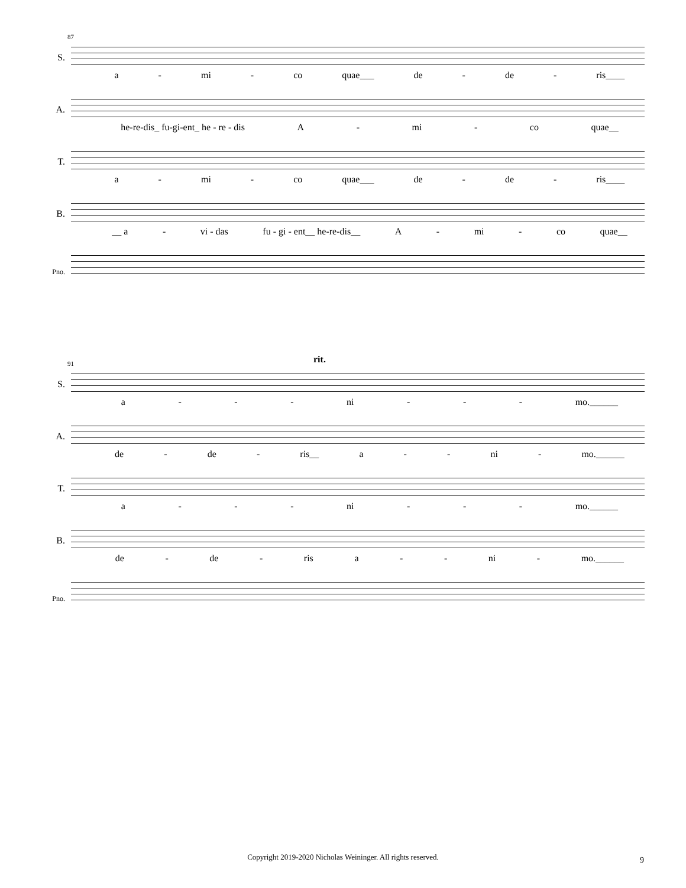87
S.
a - mi - co quae___ de - de - ris____
A.
he-re-dis_ fu-gi-ent_ he - re - dis A - mi - co quae__
T.
a - mi - co quae___ de - de - ris____
B.
__ a - vi - das fu - gi - ent__ he-re-dis__ A - mi - co quae__
Pno.
91 rit.
S.
a - - - ni - - - mo.______
A.
de - de - ris__ a - - ni - mo.______
T.
a - - - ni - - - mo.______
B.
de - de - ris a - - ni - mo.______
Pno.
Copyright 2019-2020 Nicholas Weininger. All rights reserved. 9